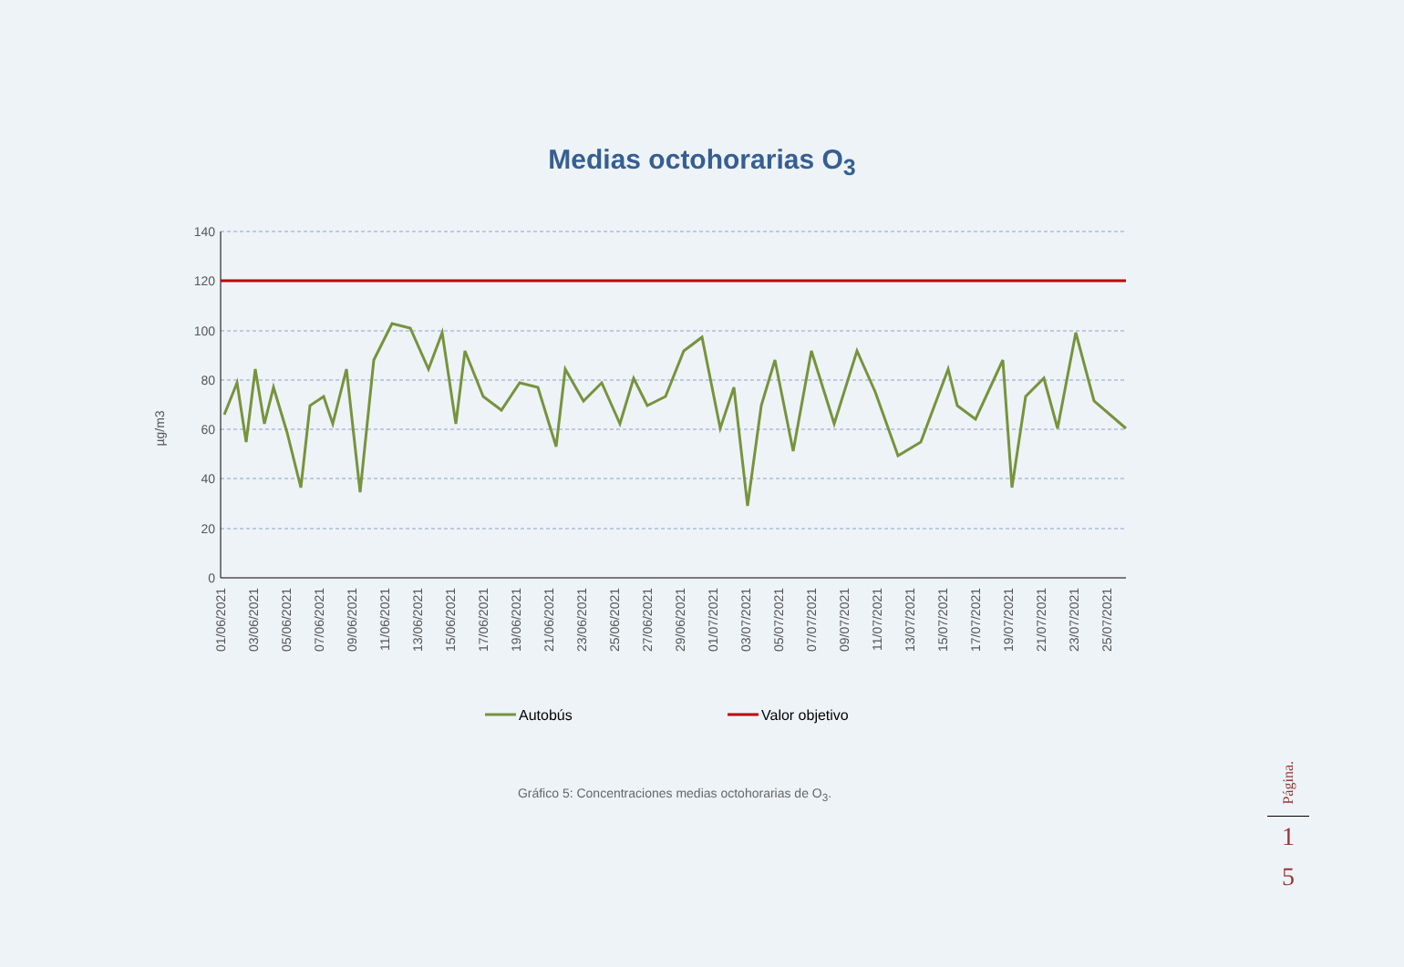Medias octohorarias O<sub>3</sub>
140
120
100
80
60
40
20
0
µg/m3
01/06/2021
03/06/2021
05/06/2021
07/06/2021
09/06/2021
11/06/2021
13/06/2021
15/06/2021
17/06/2021
19/06/2021
21/06/2021
23/06/2021
25/06/2021
27/06/2021
29/06/2021
01/07/2021
03/07/2021
05/07/2021
07/07/2021
09/07/2021
11/07/2021
13/07/2021
15/07/2021
17/07/2021
19/07/2021
21/07/2021
23/07/2021
25/07/2021
Autobús
Valor objetivo
Gráfico 5: Concentraciones medias octohorarias de O<sub>3</sub>.
Página.
1
5